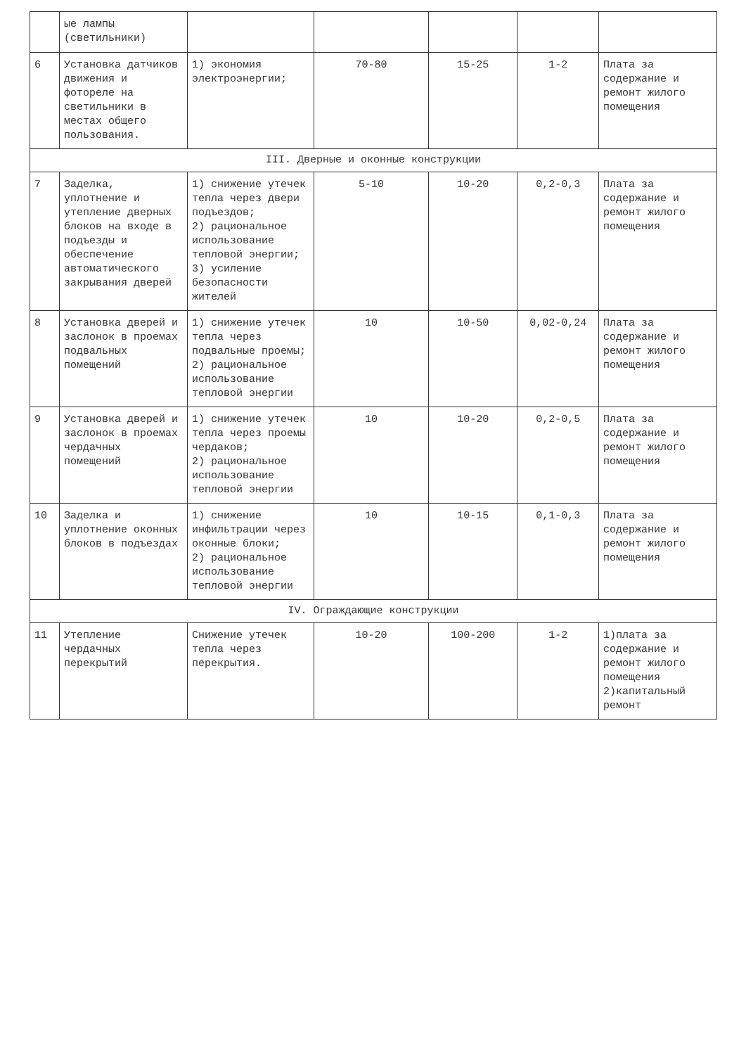| | ые лампы (светильники) | | | | | |
| 6 | Установка датчиков движения и фотореле на светильники в местах общего пользования. | 1) экономия электроэнергии; | 70-80 | 15-25 | 1-2 | Плата за содержание и ремонт жилого помещения |
| III. Дверные и оконные конструкции | | | | | | |
| 7 | Заделка, уплотнение и утепление дверных блоков на входе в подъезды и обеспечение автоматического закрывания дверей | 1) снижение утечек тепла через двери подъездов; 2) рациональное использование тепловой энергии; 3) усиление безопасности жителей | 5-10 | 10-20 | 0,2-0,3 | Плата за содержание и ремонт жилого помещения |
| 8 | Установка дверей и заслонок в проемах подвальных помещений | 1) снижение утечек тепла через подвальные проемы; 2) рациональное использование тепловой энергии | 10 | 10-50 | 0,02-0,24 | Плата за содержание и ремонт жилого помещения |
| 9 | Установка дверей и заслонок в проемах чердачных помещений | 1) снижение утечек тепла через проемы чердаков; 2) рациональное использование тепловой энергии | 10 | 10-20 | 0,2-0,5 | Плата за содержание и ремонт жилого помещения |
| 10 | Заделка и уплотнение оконных блоков в подъездах | 1) снижение инфильтрации через оконные блоки; 2) рациональное использование тепловой энергии | 10 | 10-15 | 0,1-0,3 | Плата за содержание и ремонт жилого помещения |
| IV. Ограждающие конструкции | | | | | | |
| 11 | Утепление чердачных перекрытий | Снижение утечек тепла через перекрытия. | 10-20 | 100-200 | 1-2 | 1)плата за содержание и ремонт жилого помещения 2)капитальный ремонт |